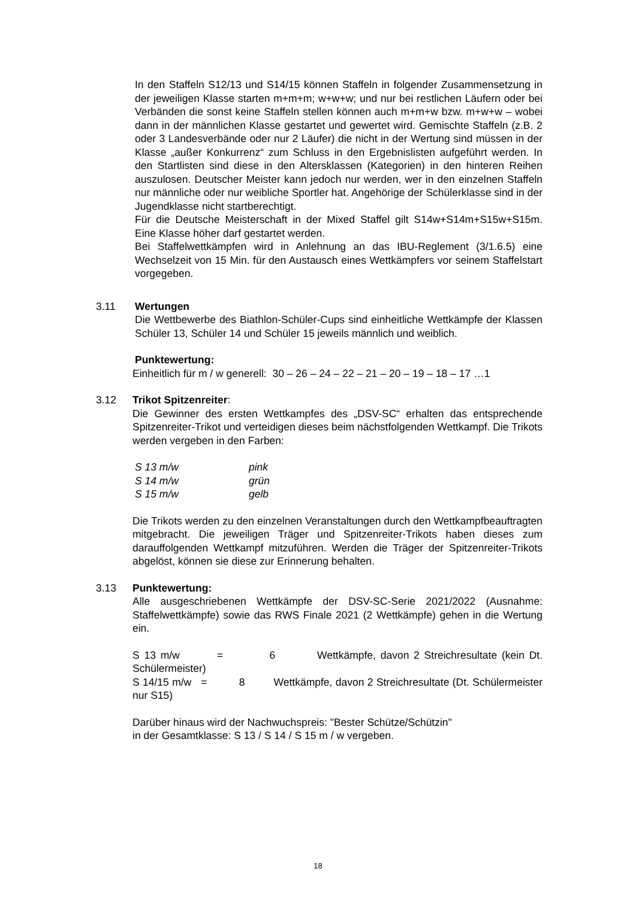In den Staffeln S12/13 und S14/15 können Staffeln in folgender Zusammensetzung in der jeweiligen Klasse starten m+m+m; w+w+w; und nur bei restlichen Läufern oder bei Verbänden die sonst keine Staffeln stellen können auch m+m+w bzw. m+w+w – wobei dann in der männlichen Klasse gestartet und gewertet wird. Gemischte Staffeln (z.B. 2 oder 3 Landesverbände oder nur 2 Läufer) die nicht in der Wertung sind müssen in der Klasse „außer Konkurrenz“ zum Schluss in den Ergebnislisten aufgeführt werden. In den Startlisten sind diese in den Altersklassen (Kategorien) in den hinteren Reihen auszulosen. Deutscher Meister kann jedoch nur werden, wer in den einzelnen Staffeln nur männliche oder nur weibliche Sportler hat. Angehörige der Schülerklasse sind in der Jugendklasse nicht startberechtigt.
Für die Deutsche Meisterschaft in der Mixed Staffel gilt S14w+S14m+S15w+S15m. Eine Klasse höher darf gestartet werden.
Bei Staffelwettkämpfen wird in Anlehnung an das IBU-Reglement (3/1.6.5) eine Wechselzeit von 15 Min. für den Austausch eines Wettkämpfers vor seinem Staffelstart vorgegeben.
3.11 Wertungen
Die Wettbewerbe des Biathlon-Schüler-Cups sind einheitliche Wettkämpfe der Klassen Schüler 13, Schüler 14 und Schüler 15 jeweils männlich und weiblich.
Punktewertung:
Einheitlich für m / w generell: 30 – 26 – 24 – 22 – 21 – 20 – 19 – 18 – 17 …1
3.12 Trikot Spitzenreiter:
Die Gewinner des ersten Wettkampfes des „DSV-SC“ erhalten das entsprechende Spitzenreiter-Trikot und verteidigen dieses beim nächstfolgenden Wettkampf. Die Trikots werden vergeben in den Farben:
| S 13 m/w | pink |
| S 14 m/w | grün |
| S 15 m/w | gelb |
Die Trikots werden zu den einzelnen Veranstaltungen durch den Wettkampfbeauftragten mitgebracht. Die jeweiligen Träger und Spitzenreiter-Trikots haben dieses zum darauffolgenden Wettkampf mitzuführen. Werden die Träger der Spitzenreiter-Trikots abgelöst, können sie diese zur Erinnerung behalten.
3.13 Punktewertung:
Alle ausgeschriebenen Wettkämpfe der DSV-SC-Serie 2021/2022 (Ausnahme: Staffelwettkämpfe) sowie das RWS Finale 2021 (2 Wettkämpfe) gehen in die Wertung ein.
S 13 m/w = 6 Wettkämpfe, davon 2 Streichresultate (kein Dt. Schülermeister)
S 14/15 m/w = 8 Wettkämpfe, davon 2 Streichresultate (Dt. Schülermeister nur S15)
Darüber hinaus wird der Nachwuchspreis: "Bester Schütze/Schützin"
in der Gesamtklasse: S 13 / S 14 / S 15 m / w vergeben.
18